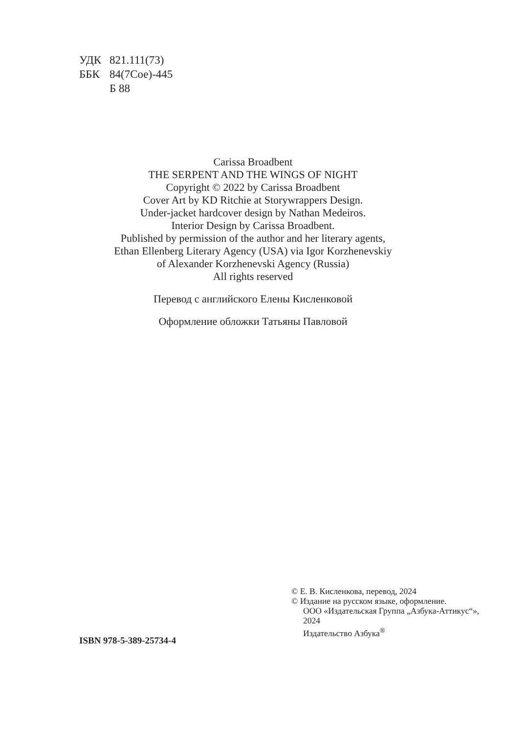УДК 821.111(73)
ББК 84(7Сое)-445
Б 88
Carissa Broadbent
THE SERPENT AND THE WINGS OF NIGHT
Copyright © 2022 by Carissa Broadbent
Cover Art by KD Ritchie at Storywrappers Design.
Under-jacket hardcover design by Nathan Medeiros.
Interior Design by Carissa Broadbent.
Published by permission of the author and her literary agents,
Ethan Ellenberg Literary Agency (USA) via Igor Korzhenevskiy
of Alexander Korzhenevski Agency (Russia)
All rights reserved
Перевод с английского Елены Кисленковой
Оформление обложки Татьяны Павловой
© Е. В. Кисленкова, перевод, 2024
© Издание на русском языке, оформление.
ООО «Издательская Группа „Азбука-Аттикус“», 2024
Издательство Азбука<sup>®</sup>
ISBN 978-5-389-25734-4